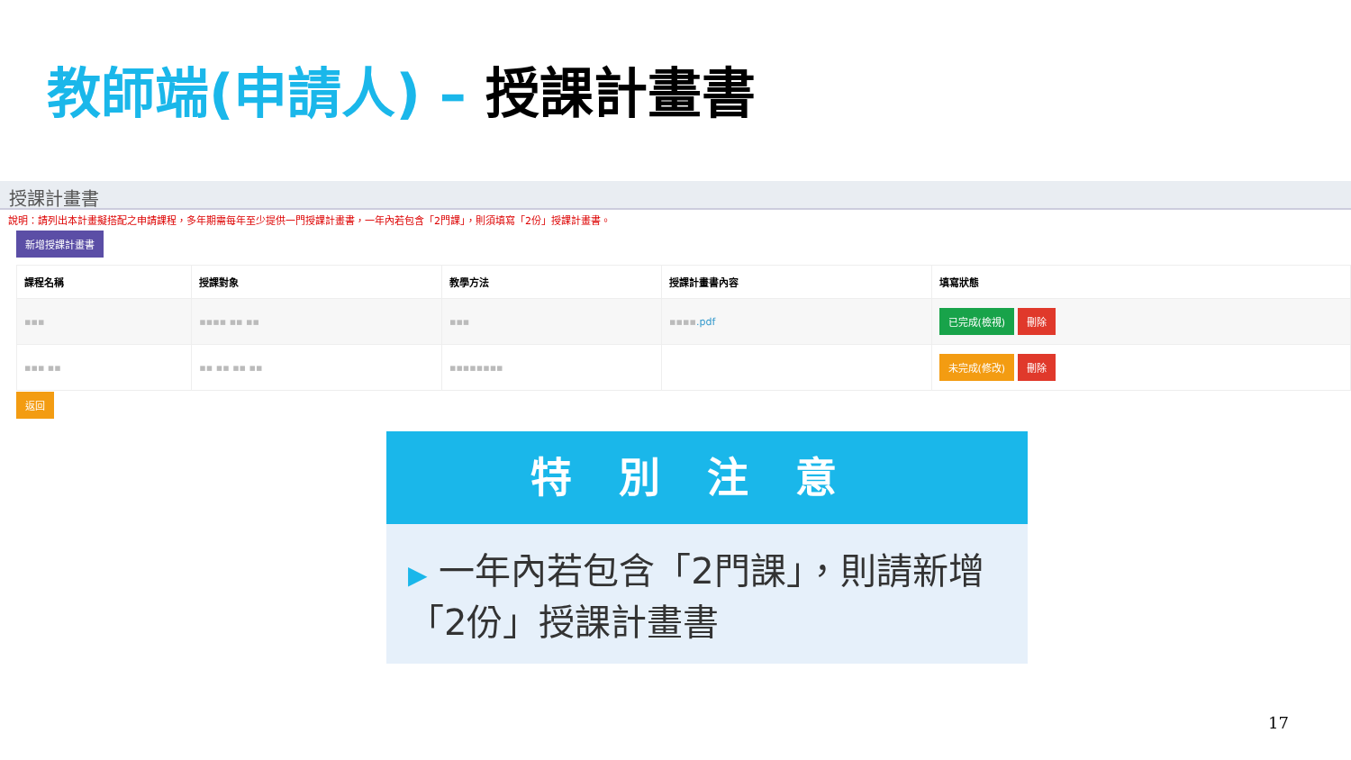教師端(申請人) – 授課計畫書
授課計畫書
說明：請列出本計畫擬搭配之申請課程，多年期需每年至少提供一門授課計畫書，一年內若包含「2門課」，則須填寫「2份」授課計畫書。
新增授課計畫書
| 課程名稱 | 授課對象 | 教學方法 | 授課計畫書內容 | 填寫狀態 |
| --- | --- | --- | --- | --- |
| ▪▪▪ | ▪▪▪▪ ▪▪ ▪▪ | ▪▪▪ | ▪▪▪▪ .pdf | 已完成(檢視) 刪除 |
| ▪▪▪ ▪▪ | ▪▪ ▪▪ ▪▪ ▪▪ | ▪▪▪▪▪▪▪▪ | | 未完成(修改) 刪除 |
返回
特別注意
▶ 一年內若包含「2門課」，則請新增「2份」授課計畫書
17